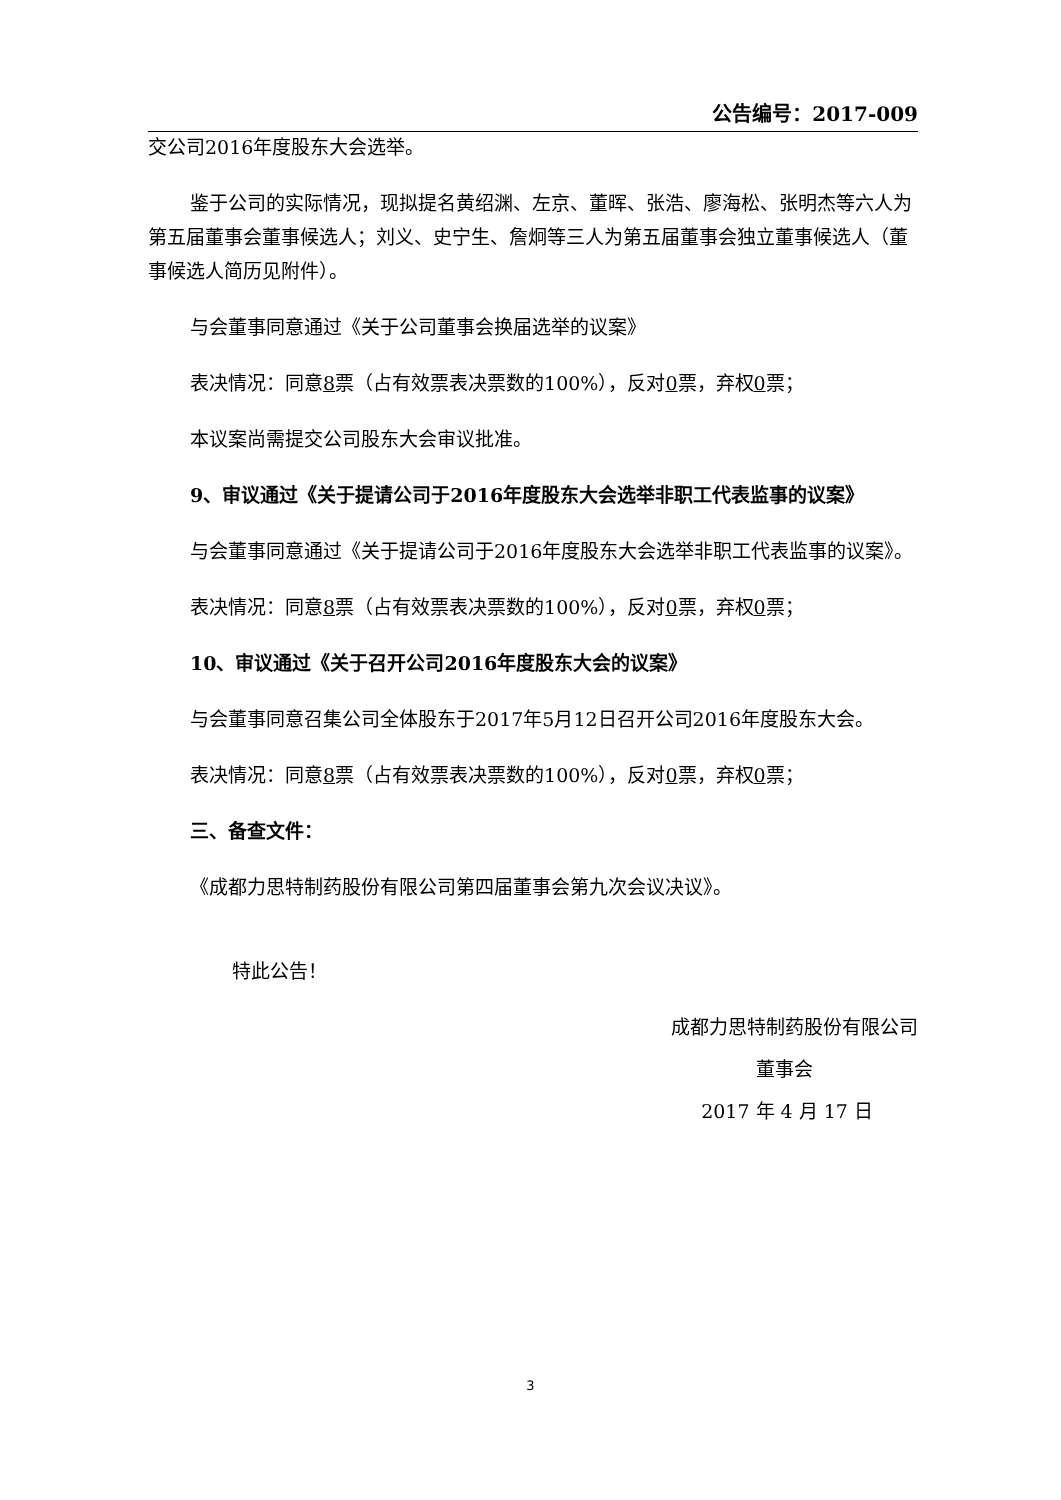公告编号：2017-009
交公司2016年度股东大会选举。
鉴于公司的实际情况，现拟提名黄绍渊、左京、董晖、张浩、廖海松、张明杰等六人为第五届董事会董事候选人；刘义、史宁生、詹炯等三人为第五届董事会独立董事候选人（董事候选人简历见附件）。
与会董事同意通过《关于公司董事会换届选举的议案》
表决情况：同意8票（占有效票表决票数的100%），反对0票，弃权0票；
本议案尚需提交公司股东大会审议批准。
9、审议通过《关于提请公司于2016年度股东大会选举非职工代表监事的议案》
与会董事同意通过《关于提请公司于2016年度股东大会选举非职工代表监事的议案》。
表决情况：同意8票（占有效票表决票数的100%），反对0票，弃权0票；
10、审议通过《关于召开公司2016年度股东大会的议案》
与会董事同意召集公司全体股东于2017年5月12日召开公司2016年度股东大会。
表决情况：同意8票（占有效票表决票数的100%），反对0票，弃权0票；
三、备查文件：
《成都力思特制药股份有限公司第四届董事会第九次会议决议》。
特此公告！
成都力思特制药股份有限公司
董事会
2017 年 4 月 17 日
3